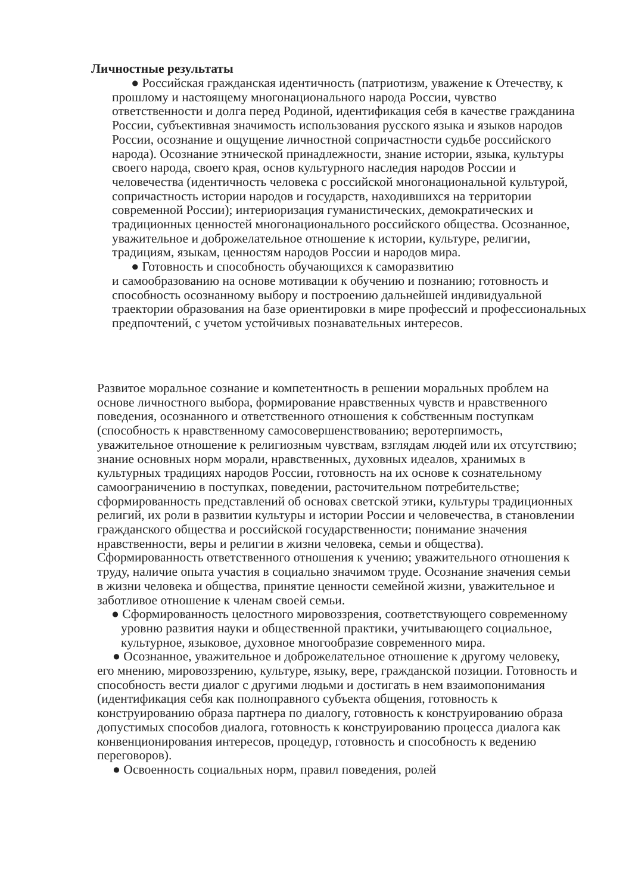Личностные результаты
● Российская гражданская идентичность (патриотизм, уважение к Отечеству, к прошлому и настоящему многонационального народа России, чувство ответственности и долга перед Родиной, идентификация себя в качестве гражданина России, субъективная значимость использования русского языка и языков народов России, осознание и ощущение личностной сопричастности судьбе российского народа). Осознание этнической принадлежности, знание истории, языка, культуры своего народа, своего края, основ культурного наследия народов России и человечества (идентичность человека с российской многонациональной культурой, сопричастность истории народов и государств, находившихся на территории современной России); интериоризация гуманистических, демократических и традиционных ценностей многонационального российского общества. Осознанное, уважительное и доброжелательное отношение к истории, культуре, религии, традициям, языкам, ценностям народов России и народов мира.
● Готовность и способность обучающихся к саморазвитию
и самообразованию на основе мотивации к обучению и познанию; готовность и способность осознанному выбору и построению дальнейшей индивидуальной траектории образования на базе ориентировки в мире профессий и профессиональных предпочтений, с учетом устойчивых познавательных интересов.
Развитое моральное сознание и компетентность в решении моральных проблем на основе личностного выбора, формирование нравственных чувств и нравственного поведения, осознанного и ответственного отношения к собственным поступкам (способность к нравственному самосовершенствованию; веротерпимость, уважительное отношение к религиозным чувствам, взглядам людей или их отсутствию; знание основных норм морали, нравственных, духовных идеалов, хранимых в культурных традициях народов России, готовность на их основе к сознательному самоограничению в поступках, поведении, расточительном потребительстве; сформированность представлений об основах светской этики, культуры традиционных религий, их роли в развитии культуры и истории России и человечества, в становлении гражданского общества и российской государственности; понимание значения нравственности, веры и религии в жизни человека, семьи и общества). Сформированность ответственного отношения к учению; уважительного отношения к труду, наличие опыта участия в социально значимом труде. Осознание значения семьи в жизни человека и общества, принятие ценности семейной жизни, уважительное и заботливое отношение к членам своей семьи.
● Сформированность целостного мировоззрения, соответствующего современному уровню развития науки и общественной практики, учитывающего социальное, культурное, языковое, духовное многообразие современного мира.
● Осознанное, уважительное и доброжелательное отношение к другому человеку, его мнению, мировоззрению, культуре, языку, вере, гражданской позиции. Готовность и способность вести диалог с другими людьми и достигать в нем взаимопонимания (идентификация себя как полноправного субъекта общения, готовность к конструированию образа партнера по диалогу, готовность к конструированию образа допустимых способов диалога, готовность к конструированию процесса диалога как конвенционирования интересов, процедур, готовность и способность к ведению переговоров).
● Освоенность социальных норм, правил поведения, ролей